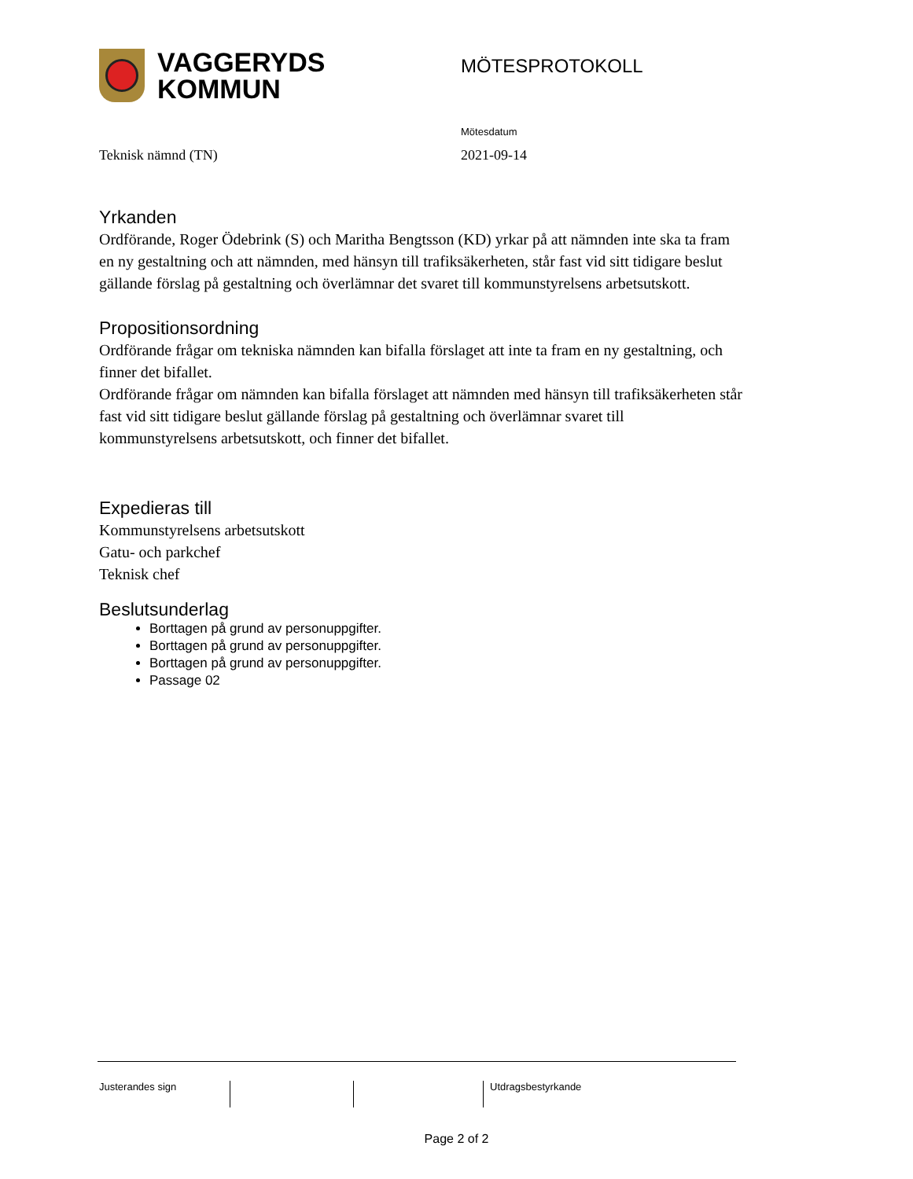VAGGERYDS
KOMMUN
MÖTESPROTOKOLL
Mötesdatum
Teknisk nämnd (TN) 2021-09-14
Yrkanden
Ordförande, Roger Ödebrink (S) och Maritha Bengtsson (KD) yrkar på att nämnden inte ska ta fram en ny gestaltning och att nämnden, med hänsyn till trafiksäkerheten, står fast vid sitt tidigare beslut gällande förslag på gestaltning och överlämnar det svaret till kommunstyrelsens arbetsutskott.
Propositionsordning
Ordförande frågar om tekniska nämnden kan bifalla förslaget att inte ta fram en ny gestaltning, och finner det bifallet.
Ordförande frågar om nämnden kan bifalla förslaget att nämnden med hänsyn till trafiksäkerheten står fast vid sitt tidigare beslut gällande förslag på gestaltning och överlämnar svaret till kommunstyrelsens arbetsutskott, och finner det bifallet.
Expedieras till
Kommunstyrelsens arbetsutskott
Gatu- och parkchef
Teknisk chef
Beslutsunderlag
Borttagen på grund av personuppgifter.
Borttagen på grund av personuppgifter.
Borttagen på grund av personuppgifter.
Passage 02
Justerandes sign Utdragsbestyrkande
Page 2 of 2